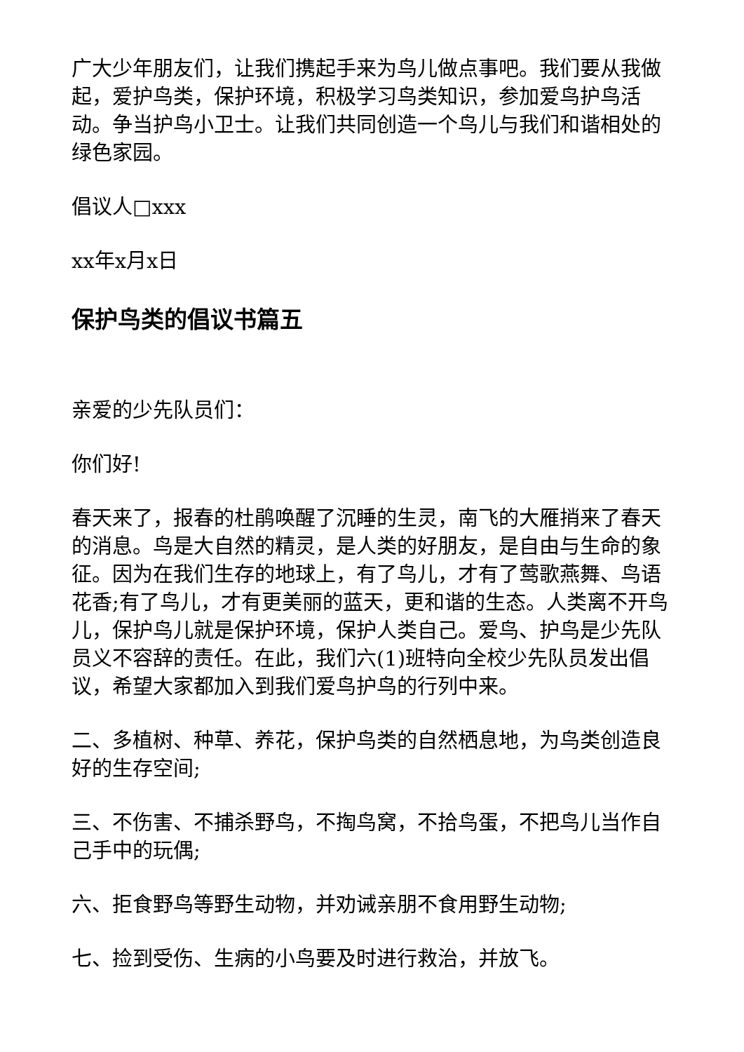广大少年朋友们，让我们携起手来为鸟儿做点事吧。我们要从我做起，爱护鸟类，保护环境，积极学习鸟类知识，参加爱鸟护鸟活动。争当护鸟小卫士。让我们共同创造一个鸟儿与我们和谐相处的绿色家园。
倡议人□xxx
xx年x月x日
保护鸟类的倡议书篇五
亲爱的少先队员们：
你们好!
春天来了，报春的杜鹃唤醒了沉睡的生灵，南飞的大雁捎来了春天的消息。鸟是大自然的精灵，是人类的好朋友，是自由与生命的象征。因为在我们生存的地球上，有了鸟儿，才有了莺歌燕舞、鸟语花香;有了鸟儿，才有更美丽的蓝天，更和谐的生态。人类离不开鸟儿，保护鸟儿就是保护环境，保护人类自己。爱鸟、护鸟是少先队员义不容辞的责任。在此，我们六(1)班特向全校少先队员发出倡议，希望大家都加入到我们爱鸟护鸟的行列中来。
二、多植树、种草、养花，保护鸟类的自然栖息地，为鸟类创造良好的生存空间;
三、不伤害、不捕杀野鸟，不掏鸟窝，不拾鸟蛋，不把鸟儿当作自己手中的玩偶;
六、拒食野鸟等野生动物，并劝诫亲朋不食用野生动物;
七、捡到受伤、生病的小鸟要及时进行救治，并放飞。